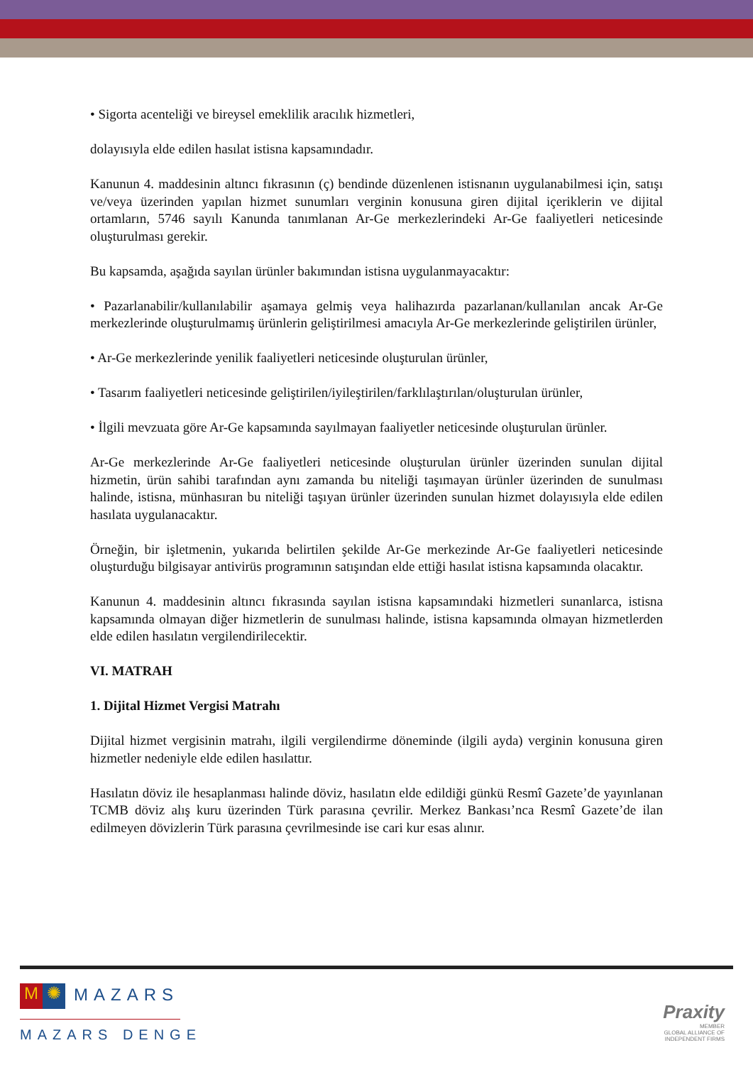• Sigorta acenteliği ve bireysel emeklilik aracılık hizmetleri,
dolayısıyla elde edilen hasılat istisna kapsamındadır.
Kanunun 4. maddesinin altıncı fıkrasının (ç) bendinde düzenlenen istisnanın uygulanabilmesi için, satışı ve/veya üzerinden yapılan hizmet sunumları verginin konusuna giren dijital içeriklerin ve dijital ortamların, 5746 sayılı Kanunda tanımlanan Ar-Ge merkezlerindeki Ar-Ge faaliyetleri neticesinde oluşturulması gerekir.
Bu kapsamda, aşağıda sayılan ürünler bakımından istisna uygulanmayacaktır:
• Pazarlanabilir/kullanılabilir aşamaya gelmiş veya halihazırda pazarlanan/kullanılan ancak Ar-Ge merkezlerinde oluşturulmamış ürünlerin geliştirilmesi amacıyla Ar-Ge merkezlerinde geliştirilen ürünler,
• Ar-Ge merkezlerinde yenilik faaliyetleri neticesinde oluşturulan ürünler,
• Tasarım faaliyetleri neticesinde geliştirilen/iyileştirilen/farklılaştırılan/oluşturulan ürünler,
• İlgili mevzuata göre Ar-Ge kapsamında sayılmayan faaliyetler neticesinde oluşturulan ürünler.
Ar-Ge merkezlerinde Ar-Ge faaliyetleri neticesinde oluşturulan ürünler üzerinden sunulan dijital hizmetin, ürün sahibi tarafından aynı zamanda bu niteliği taşımayan ürünler üzerinden de sunulması halinde, istisna, münhasıran bu niteliği taşıyan ürünler üzerinden sunulan hizmet dolayısıyla elde edilen hasılata uygulanacaktır.
Örneğin, bir işletmenin, yukarıda belirtilen şekilde Ar-Ge merkezinde Ar-Ge faaliyetleri neticesinde oluşturduğu bilgisayar antivirüs programının satışından elde ettiği hasılat istisna kapsamında olacaktır.
Kanunun 4. maddesinin altıncı fıkrasında sayılan istisna kapsamındaki hizmetleri sunanlarca, istisna kapsamında olmayan diğer hizmetlerin de sunulması halinde, istisna kapsamında olmayan hizmetlerden elde edilen hasılatın vergilendirilecektir.
VI. MATRAH
1. Dijital Hizmet Vergisi Matrahı
Dijital hizmet vergisinin matrahı, ilgili vergilendirme döneminde (ilgili ayda) verginin konusuna giren hizmetler nedeniyle elde edilen hasılattır.
Hasılatın döviz ile hesaplanması halinde döviz, hasılatın elde edildiği günkü Resmî Gazete’de yayınlanan TCMB döviz alış kuru üzerinden Türk parasına çevrilir. Merkez Bankası’nca Resmî Gazete’de ilan edilmeyen dövizlerin Türk parasına çevrilmesinde ise cari kur esas alınır.
M ✺ MAZARS
MAZARS DENGE
Praxity
MEMBER
GLOBAL ALLIANCE OF
INDEPENDENT FIRMS